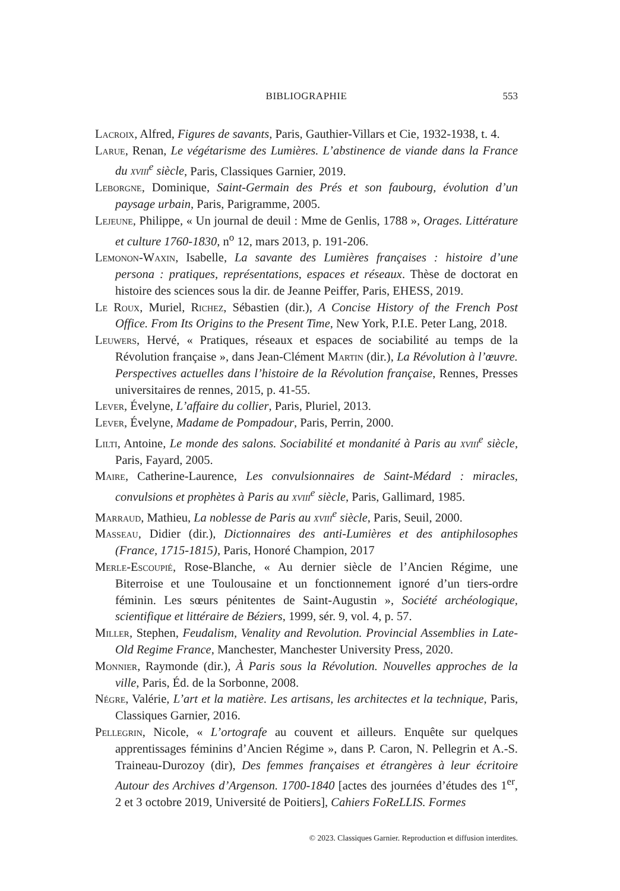BIBLIOGRAPHIE
553
Lacroix, Alfred, Figures de savants, Paris, Gauthier-Villars et Cie, 1932-1938, t. 4.
Larue, Renan, Le végétarisme des Lumières. L’abstinence de viande dans la France du xviii<sup>e</sup> siècle, Paris, Classiques Garnier, 2019.
Leborgne, Dominique, Saint-Germain des Prés et son faubourg, évolution d’un paysage urbain, Paris, Parigramme, 2005.
Lejeune, Philippe, « Un journal de deuil : Mme de Genlis, 1788 », Orages. Littérature et culture 1760-1830, n<sup>o</sup> 12, mars 2013, p. 191-206.
Lemonon-Waxin, Isabelle, La savante des Lumières françaises : histoire d’une persona : pratiques, représentations, espaces et réseaux. Thèse de doctorat en histoire des sciences sous la dir. de Jeanne Peiffer, Paris, EHESS, 2019.
Le Roux, Muriel, Richez, Sébastien (dir.), A Concise History of the French Post Office. From Its Origins to the Present Time, New York, P.I.E. Peter Lang, 2018.
Leuwers, Hervé, « Pratiques, réseaux et espaces de sociabilité au temps de la Révolution française », dans Jean-Clément Martin (dir.), La Révolution à l’œuvre. Perspectives actuelles dans l’histoire de la Révolution française, Rennes, Presses universitaires de rennes, 2015, p. 41-55.
Lever, Évelyne, L’affaire du collier, Paris, Pluriel, 2013.
Lever, Évelyne, Madame de Pompadour, Paris, Perrin, 2000.
Lilti, Antoine, Le monde des salons. Sociabilité et mondanité à Paris au xviii<sup>e</sup> siècle, Paris, Fayard, 2005.
Maire, Catherine-Laurence, Les convulsionnaires de Saint-Médard : miracles, convulsions et prophètes à Paris au xviii<sup>e</sup> siècle, Paris, Gallimard, 1985.
Marraud, Mathieu, La noblesse de Paris au xviii<sup>e</sup> siècle, Paris, Seuil, 2000.
Masseau, Didier (dir.), Dictionnaires des anti-Lumières et des antiphilosophes (France, 1715-1815), Paris, Honoré Champion, 2017
Merle-Escoupié, Rose-Blanche, « Au dernier siècle de l’Ancien Régime, une Biterroise et une Toulousaine et un fonctionnement ignoré d’un tiers-ordre féminin. Les sœurs pénitentes de Saint-Augustin », Société archéologique, scientifique et littéraire de Béziers, 1999, sér. 9, vol. 4, p. 57.
Miller, Stephen, Feudalism, Venality and Revolution. Provincial Assemblies in Late-Old Regime France, Manchester, Manchester University Press, 2020.
Monnier, Raymonde (dir.), À Paris sous la Révolution. Nouvelles approches de la ville, Paris, Éd. de la Sorbonne, 2008.
Négre, Valérie, L’art et la matière. Les artisans, les architectes et la technique, Paris, Classiques Garnier, 2016.
Pellegrin, Nicole, « L’ortografe au couvent et ailleurs. Enquête sur quelques apprentissages féminins d’Ancien Régime », dans P. Caron, N. Pellegrin et A.-S. Traineau-Durozoy (dir), Des femmes françaises et étrangères à leur écritoire Autour des Archives d’Argenson. 1700-1840 [actes des journées d’études des 1<sup>er</sup>, 2 et 3 octobre 2019, Université de Poitiers], Cahiers FoReLLIS. Formes
© 2023. Classiques Garnier. Reproduction et diffusion interdites.